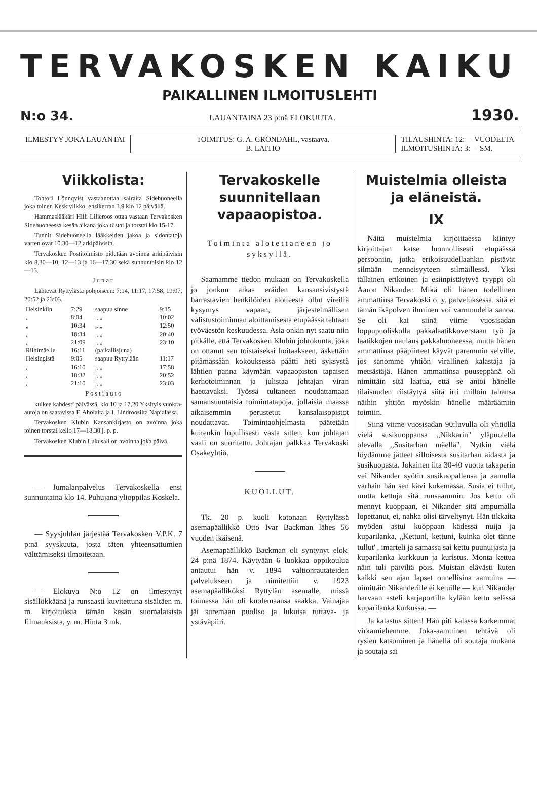TERVAKOSKEN KAIKU
PAIKALLINEN ILMOITUSLEHTI
N:o 34. LAUANTAINA 23 p:nä ELOKUUTA. 1930.
ILMESTYY JOKA LAUANTAI TOIMITUS: G. A. GRÖNDAHL, vastaava.
B. LAITIO
TILAUSHINTA: 12:— VUODELTA
ILMOITUSHINTA: 3:— SM.
Viikkolista:
Tohtori Lönnqvist vastaanottaa sairaita Sidehuoneella joka toinen Keskiviikko, ensikerran 3.9 klo 12 päivällä.
Hammaslääkäri Hilli Lilieroos ottaa vastaan Tervakosken Sidehuoneessa kesän aikana joka tiistai ja torstai klo 15-17.
Tunnit Sidehuoneella lääkkeiden jakoa ja sidontatoja varten ovat 10.30—12 arkipäivisin.
Tervakosken Postitoimisto pidetään avoinna arkipäivisin klo 8,30—10, 12—13 ja 16—17,30 sekä sunnuntaisin klo 12—13.
J u n a t:
Lähtevät Ryttylästä pohjoiseen: 7:14, 11:17, 17:58, 19:07, 20:52 ja 23:03.
| Helsinkiin | 7:29 | saapuu sinne | 9:15 |
| „ | 8:04 | „ „ | 10:02 |
| „ | 10:34 | „ „ | 12:50 |
| „ | 18:34 | „ „ | 20:40 |
| „ | 21:09 | „ „ | 23:10 |
| Riihimäelle | 16:11 | (paikallisjuna) | |
| Helsingistä | 9:05 | saapuu Ryttylään | 11:17 |
| „ | 16:10 | „ „ | 17:58 |
| „ | 18:32 | „ „ | 20:52 |
| „ | 21:10 | „ „ | 23:03 |
P o s t i a u t o
kulkee kahdesti päivässä, klo 10 ja 17,20 Yksityis vuokra-autoja on saatavissa F. Aholalta ja I. Lindroosilta Napialassa.
Tervakosken Klubin Kansankirjasto on avoinna joka toinen torstai kello 17—18,30 j. p. p.
Tervakosken Klubin Lukusali on avoinna joka päivä.
— Jumalanpalvelus Tervakoskella ensi sunnuntaina klo 14. Puhujana ylioppilas Koskela.
— Syysjuhlan järjestää Tervakosken V.P.K. 7 p:nä syyskuuta, josta täten yhteensattumien välttämiseksi ilmoitetaan.
— Elokuva N:o 12 on ilmestynyt sisällökkäänä ja runsaasti kuvitettuna sisältäen m. m. kirjoituksia tämän kesän suomalaisista filmauksista, y. m. Hinta 3 mk.
Tervakoskelle suunnitellaan vapaaopistoa.
Toiminta alotettaneen jo syksyllä.
Saamamme tiedon mukaan on Tervakoskella jo jonkun aikaa eräiden kansansivistystä harrastavien henkilöiden alotteesta ollut vireillä kysymys vapaan, järjestelmällisen valistustoiminnan aloittamisesta etupäässä tehtaan työväestön keskuudessa. Asia onkin nyt saatu niin pitkälle, että Tervakosken Klubin johtokunta, joka on ottanut sen toistaiseksi hoitaakseen, äskettäin pitämässään kokouksessa päätti heti syksystä lähtien panna käymään vapaaopiston tapaisen kerhotoiminnan ja julistaa johtajan viran haettavaksi. Työssä tultaneen noudattamaan samansuuntaisia toimintatapoja, jollaisia maassa aikaisemmin perustetut kansalaisopistot noudattavat. Toimintaohjelmasta päätetään kuitenkin lopullisesti vasta sitten, kun johtajan vaali on suoritettu. Johtajan palkkaa Tervakoski Osakeyhtiö.
KUOLLUT.
Tk. 20 p. kuoli kotonaan Ryttylässä asemapäällikkö Otto Ivar Backman lähes 56 vuoden ikäisenä.
Asemapäällikkö Backman oli syntynyt elok. 24 p:nä 1874. Käytyään 6 luokkaa oppikoulua antautui hän v. 1894 valtionrautateiden palvelukseen ja nimitettiin v. 1923 asemapäälliköksi Ryttylän asemalle, missä toimessa hän oli kuolemaansa saakka. Vainajaa jäi suremaan puoliso ja lukuisa tuttava- ja ystäväpiiri.
Muistelmia olleista ja eläneistä.
IX
Näitä muistelmia kirjoittaessa kiintyy kirjoittajan katse luonnollisesti etupäässä persooniin, jotka erikoisuudellaankin pistävät silmään menneisyyteen silmäillessä. Yksi tällainen erikoinen ja esiinpistäytyvä tyyppi oli Aaron Nikander. Mikä oli hänen todellinen ammattinsa Tervakoski o. y. palveluksessa, sitä ei tämän ikäpolven ihminen voi varmuudella sanoa. Se oli kai siinä viime vuosisadan loppupuoliskolla pakkalaatikkoverstaan työ ja laatikkojen naulaus pakkahuoneessa, mutta hänen ammattinsa pääpiirteet käyvät paremmin selville, jos sanomme yhtiön virallinen kalastaja ja metsästäjä. Hänen ammattinsa puuseppänä oli nimittäin sitä laatua, että se antoi hänelle tilaisuuden riistäytyä siitä irti milloin tahansa näihin yhtiön myöskin hänelle määräämiin toimiin.
Siinä viime vuosisadan 90:luvulla oli yhtiöllä vielä susikuoppansa „Nikkarin" yläpuolella olevalla „Susitarhan mäellä". Nytkin vielä löydämme jätteet silloisesta susitarhan aidasta ja susikuopasta. Jokainen ilta 30-40 vuotta takaperin vei Nikander syötin susikuopallensa ja aamulla varhain hän sen kävi kokemassa. Susia ei tullut, mutta kettuja sitä runsaammin. Jos kettu oli mennyt kuoppaan, ei Nikander sitä ampumalla lopettanut, ei, nahka olisi tärveltynyt. Hän tikkaita myöden astui kuoppaan kädessä nuija ja kuparilanka. „Kettuni, kettuni, kuinka olet tänne tullut", imarteli ja samassa sai kettu puunuijasta ja kuparilanka kurkkuun ja kuristus. Monta kettua näin tuli päiviltä pois. Muistan elävästi kuten kaikki sen ajan lapset onnellisina aamuina — nimittäin Nikanderille ei ketuille — kun Nikander harvaan asteli karjaportilta kylään kettu selässä kuparilanka kurkussa. —
Ja kalastus sitten! Hän piti kalassa korkemmat virkamiehemme. Joka-aamuinen tehtävä oli rysien katsominen ja hänellä oli soutaja mukana ja soutaja sai